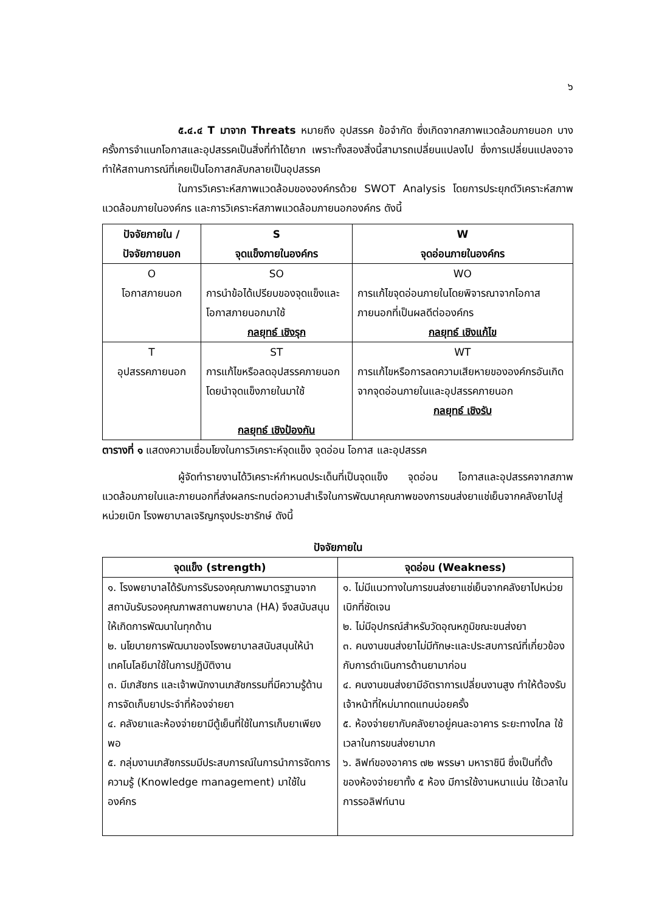๖
๕.๔.๔ T มาจาก Threats หมายถึง อุปสรรค ข้อจำกัด ซึ่งเกิดจากสภาพแวดล้อมภายนอก บางครั้งการจำแนกโอกาสและอุปสรรคเป็นสิ่งที่ทำได้ยาก เพราะทั้งสองสิ่งนี้สามารถเปลี่ยนแปลงไป ซึ่งการเปลี่ยนแปลงอาจทำให้สถานการณ์ที่เคยเป็นโอกาสกลับกลายเป็นอุปสรรค
ในการวิเคราะห์สภาพแวดล้อมขององค์กรด้วย SWOT Analysis โดยการประยุกต์วิเคราะห์สภาพแวดล้อมภายในองค์กร และการวิเคราะห์สภาพแวดล้อมภายนอกองค์กร ดังนี้
| ปัจจัยภายใน / ปัจจัยภายนอก | S จุดแข็งภายในองค์กร | W จุดอ่อนภายในองค์กร |
| --- | --- | --- |
| O โอกาสภายนอก | SO การนำข้อได้เปรียบของจุดแข็งและโอกาสภายนอกมาใช้ กลยุทธ์ เชิงรุก | WO การแก้ไขจุดอ่อนภายในโดยพิจารณาจากโอกาสภายนอกที่เป็นผลดีต่อองค์กร กลยุทธ์ เชิงแก้ไข |
| T อุปสรรคภายนอก | ST การแก้ไขหรือลดอุปสรรคภายนอกโดยนำจุดแข็งภายในมาใช้ กลยุทธ์ เชิงป้องกัน | WT การแก้ไขหรือการลดความเสียหายขององค์กรอันเกิดจากจุดอ่อนภายในและอุปสรรคภายนอก กลยุทธ์ เชิงรับ |
ตารางที่ ๑ แสดงความเชื่อมโยงในการวิเคราะห์จุดแข็ง จุดอ่อน โอกาส และอุปสรรค
ผู้จัดทำรายงานได้วิเคราะห์กำหนดประเด็นที่เป็นจุดแข็ง จุดอ่อน โอกาสและอุปสรรคจากสภาพแวดล้อมภายในและภายนอกที่ส่งผลกระทบต่อความสำเร็จในการพัฒนาคุณภาพของการขนส่งยาแช่เย็นจากคลังยาไปสู่หน่วยเบิก โรงพยาบาลเจริญกรุงประชารักษ์ ดังนี้
ปัจจัยภายใน
| จุดแข็ง (strength) | จุดอ่อน (Weakness) |
| --- | --- |
| ๑. โรงพยาบาลได้รับการรับรองคุณภาพมาตรฐานจากสถาบันรับรองคุณภาพสถานพยาบาล (HA) จึงสนับสนุนให้เกิดการพัฒนาในทุกด้าน ๒. นโยบายการพัฒนาของโรงพยาบาลสนับสนุนให้นำเทคโนโลยีมาใช้ในการปฏิบัติงาน ๓. มีเภสัชกร และเจ้าพนักงานเภสัชกรรมที่มีความรู้ด้านการจัดเก็บยาประจำที่ห้องจ่ายยา ๔. คลังยาและห้องจ่ายยามีตู้เย็นที่ใช้ในการเก็บยาเพียงพอ ๕. กลุ่มงานเภสัชกรรมมีประสบการณ์ในการนำการจัดการความรู้ (Knowledge management) มาใช้ในองค์กร | ๑. ไม่มีแนวทางในการขนส่งยาแช่เย็นจากคลังยาไปหน่วยเบิกที่ชัดเจน ๒. ไม่มีอุปกรณ์สำหรับวัดอุณหภูมิขณะขนส่งยา ๓. คนงานขนส่งยาไม่มีทักษะและประสบการณ์ที่เกี่ยวข้องกับการดำเนินการด้านยามาก่อน ๔. คนงานขนส่งยามีอัตราการเปลี่ยนงานสูง ทำให้ต้องรับเจ้าหน้าที่ใหม่มาทดแทนบ่อยครั้ง ๕. ห้องจ่ายยากับคลังยาอยู่คนละอาคาร ระยะทางไกล ใช้เวลาในการขนส่งยามาก ๖. ลิฟท์ของอาคาร ๗๒ พรรษา มหาราชินี ซึ่งเป็นที่ตั้งของห้องจ่ายยาทั้ง ๕ ห้อง มีการใช้งานหนาแน่น ใช้เวลาในการรอลิฟท์นาน |